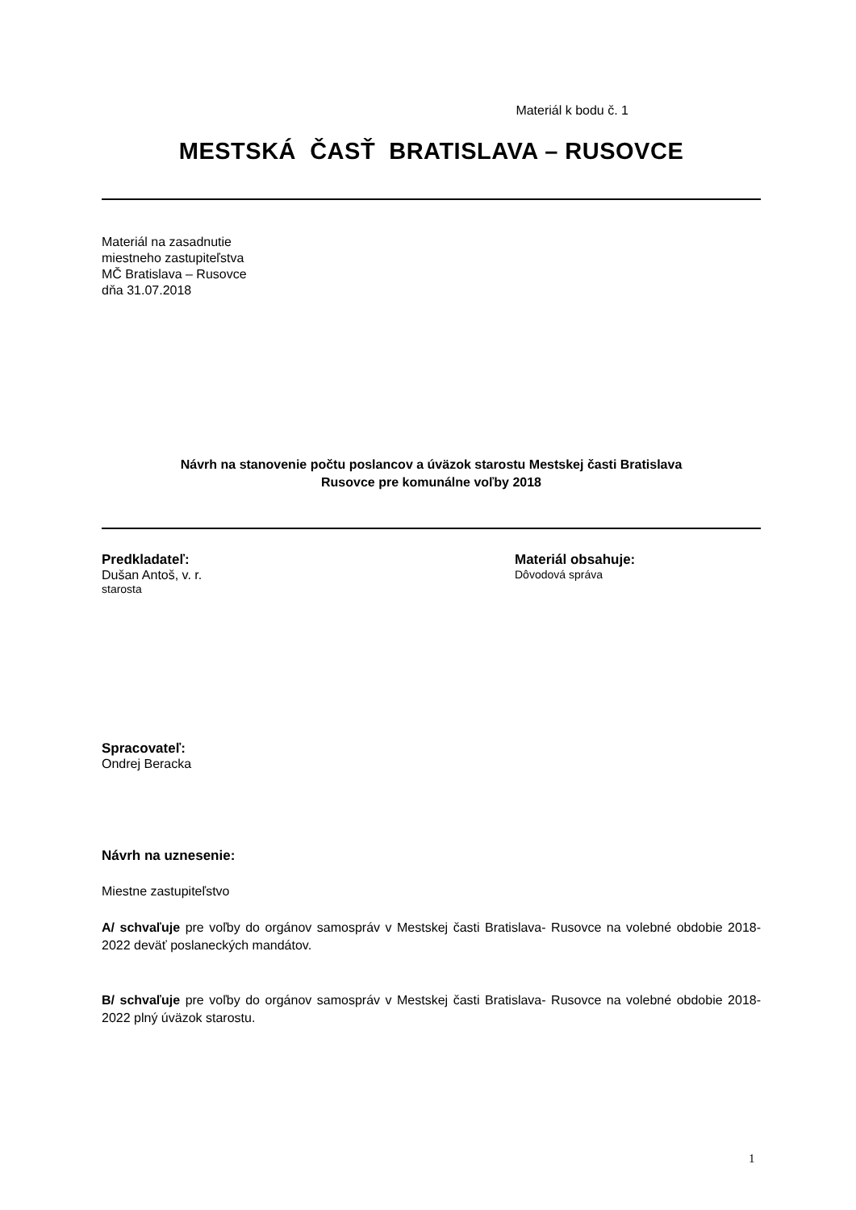Materiál k bodu č. 1
MESTSKÁ ČASŤ BRATISLAVA – RUSOVCE
Materiál na zasadnutie
miestneho zastupiteľstva
MČ Bratislava – Rusovce
dňa 31.07.2018
Návrh na stanovenie počtu poslancov a úväzok starostu Mestskej časti Bratislava
Rusovce pre komunálne voľby 2018
Predkladateľ:
Dušan Antoš, v. r.
starosta
Materiál obsahuje:
Dôvodová správa
Spracovateľ:
Ondrej Beracka
Návrh na uznesenie:
Miestne zastupiteľstvo
A/ schvaľuje pre voľby do orgánov samospráv v Mestskej časti Bratislava- Rusovce na volebné obdobie 2018-2022 deväť poslaneckých mandátov.
B/ schvaľuje pre voľby do orgánov samospráv v Mestskej časti Bratislava- Rusovce na volebné obdobie 2018-2022 plný úväzok starostu.
1